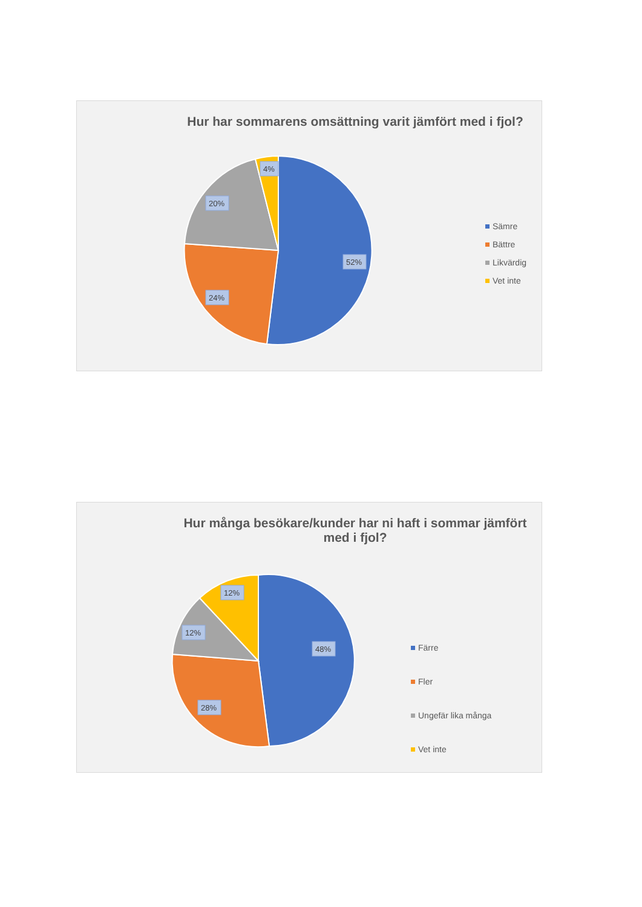Hur har sommarens omsättning varit jämfört med i fjol?
52%
24%
20%
4%
Sämre
Bättre
Likvärdig
Vet inte
Hur många besökare/kunder har ni haft i sommar jämfört med i fjol?
48%
28%
12%
12%
Färre
Fler
Ungefär lika många
Vet inte